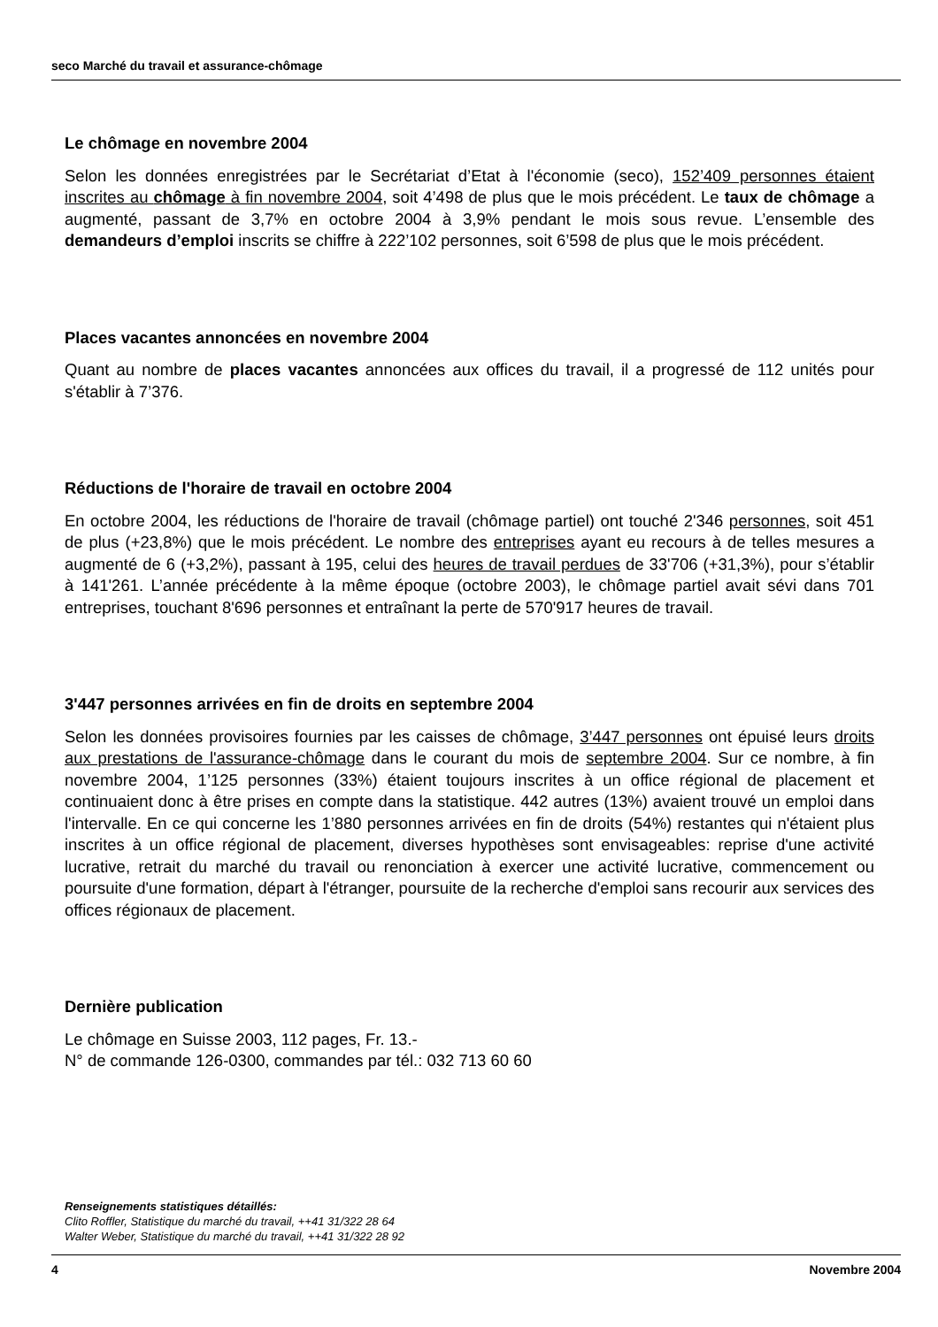seco Marché du travail et assurance-chômage
Le chômage en novembre 2004
Selon les données enregistrées par le Secrétariat d’Etat à l'économie (seco), 152’409 personnes étaient inscrites au chômage à fin novembre 2004, soit 4’498 de plus que le mois précédent. Le taux de chômage a augmenté, passant de 3,7% en octobre 2004 à 3,9% pendant le mois sous revue. L’ensemble des demandeurs d’emploi inscrits se chiffre à 222’102 personnes, soit 6’598 de plus que le mois précédent.
Places vacantes annoncées en novembre 2004
Quant au nombre de places vacantes annoncées aux offices du travail, il a progressé de 112 unités pour s'établir à 7’376.
Réductions de l'horaire de travail en octobre 2004
En octobre 2004, les réductions de l'horaire de travail (chômage partiel) ont touché 2'346 personnes, soit 451 de plus (+23,8%) que le mois précédent. Le nombre des entreprises ayant eu recours à de telles mesures a augmenté de 6 (+3,2%), passant à 195, celui des heures de travail perdues de 33'706 (+31,3%), pour s’établir à 141'261. L’année précédente à la même époque (octobre 2003), le chômage partiel avait sévi dans 701 entreprises, touchant 8'696 personnes et entraînant la perte de 570'917 heures de travail.
3'447 personnes arrivées en fin de droits en septembre 2004
Selon les données provisoires fournies par les caisses de chômage, 3’447 personnes ont épuisé leurs droits aux prestations de l'assurance-chômage dans le courant du mois de septembre 2004. Sur ce nombre, à fin novembre 2004, 1’125 personnes (33%) étaient toujours inscrites à un office régional de placement et continuaient donc à être prises en compte dans la statistique. 442 autres (13%) avaient trouvé un emploi dans l'intervalle. En ce qui concerne les 1’880 personnes arrivées en fin de droits (54%) restantes qui n'étaient plus inscrites à un office régional de placement, diverses hypothèses sont envisageables: reprise d'une activité lucrative, retrait du marché du travail ou renonciation à exercer une activité lucrative, commencement ou poursuite d'une formation, départ à l'étranger, poursuite de la recherche d'emploi sans recourir aux services des offices régionaux de placement.
Dernière publication
Le chômage en Suisse 2003, 112 pages, Fr. 13.-
N° de commande 126-0300, commandes par tél.: 032 713 60 60
Renseignements statistiques détaillés:
Clito Roffler, Statistique du marché du travail, ++41 31/322 28 64
Walter Weber, Statistique du marché du travail, ++41 31/322 28 92
4 Novembre 2004